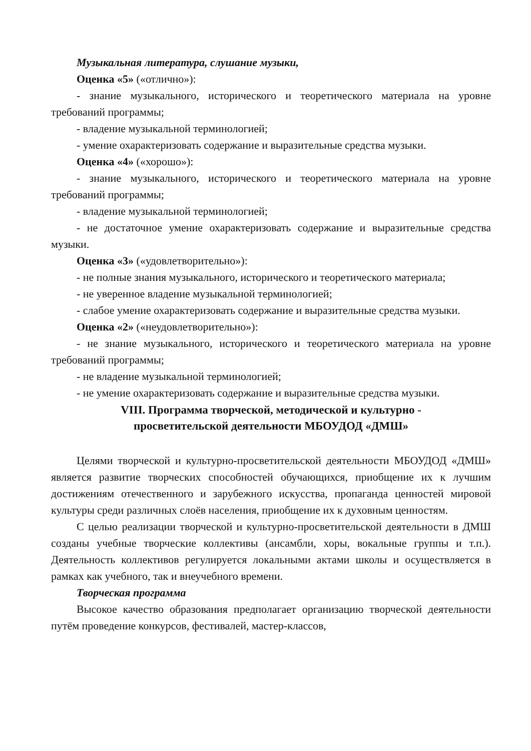Музыкальная литература, слушание музыки,
Оценка «5» («отлично»):
- знание музыкального, исторического и теоретического материала на уровне требований программы;
- владение музыкальной терминологией;
- умение охарактеризовать содержание и выразительные средства музыки.
Оценка «4» («хорошо»):
- знание музыкального, исторического и теоретического материала на уровне требований программы;
- владение музыкальной терминологией;
- не достаточное умение охарактеризовать содержание и выразительные средства музыки.
Оценка «3» («удовлетворительно»):
- не полные знания музыкального, исторического и теоретического материала;
- не уверенное владение музыкальной терминологией;
- слабое умение охарактеризовать содержание и выразительные средства музыки.
Оценка «2» («неудовлетворительно»):
- не знание музыкального, исторического и теоретического материала на уровне требований программы;
- не владение музыкальной терминологией;
- не умение охарактеризовать содержание и выразительные средства музыки.
VIII. Программа творческой, методической и культурно -
просветительской деятельности МБОУДОД «ДМШ»
Целями творческой и культурно-просветительской деятельности МБОУДОД «ДМШ» является развитие творческих способностей обучающихся, приобщение их к лучшим достижениям отечественного и зарубежного искусства, пропаганда ценностей мировой культуры среди различных слоёв населения, приобщение их к духовным ценностям.
С целью реализации творческой и культурно-просветительской деятельности в ДМШ созданы учебные творческие коллективы (ансамбли, хоры, вокальные группы и т.п.). Деятельность коллективов регулируется локальными актами школы и осуществляется в рамках как учебного, так и внеучебного времени.
Творческая программа
Высокое качество образования предполагает организацию творческой деятельности путём проведение конкурсов, фестивалей, мастер-классов,